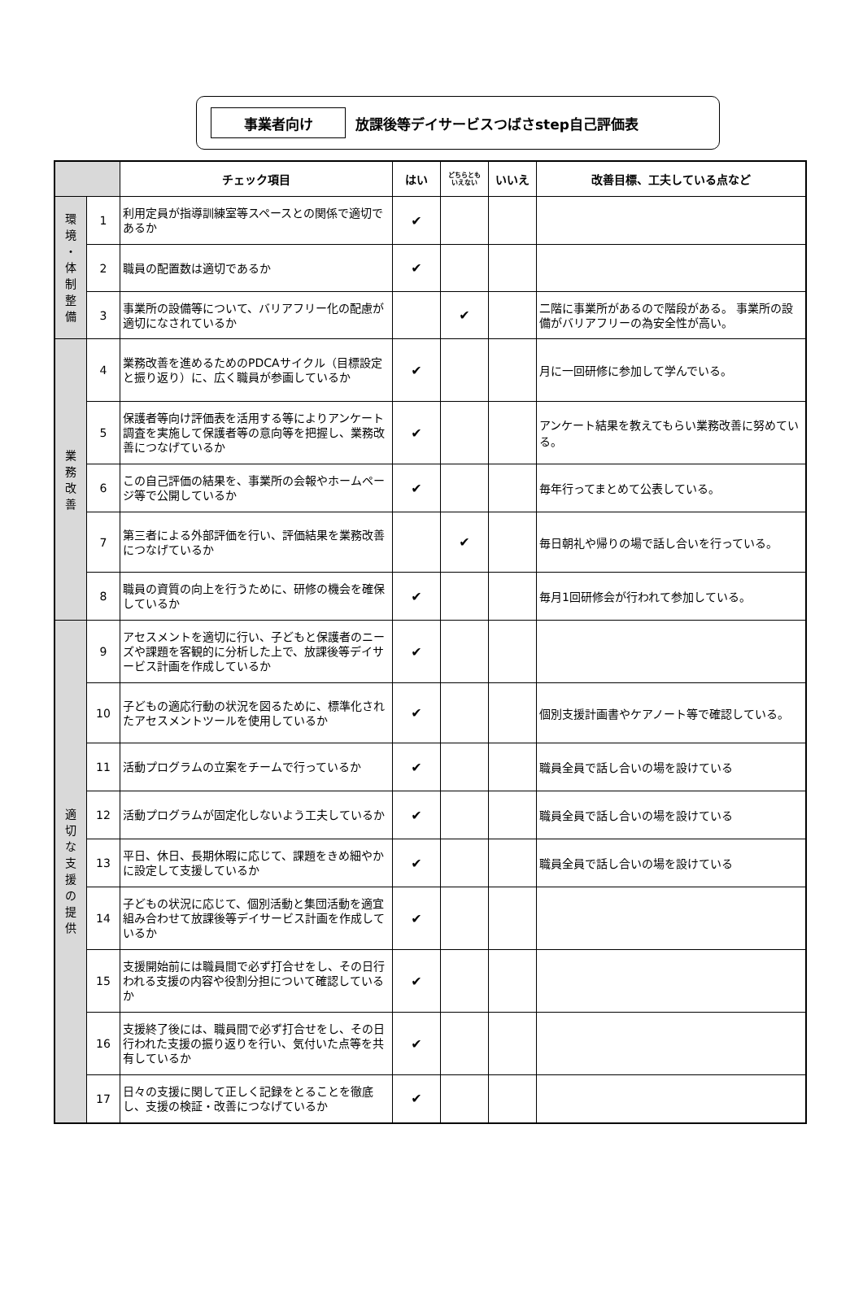事業者向け
放課後等デイサービスつばさstep自己評価表
| | | チェック項目 | はい | どちらとも いえない | いいえ | 改善目標、工夫している点など |
| --- | --- | --- | --- | --- | --- | --- |
| 環 境 ・ 体 制 整 備 | 1 | 利用定員が指導訓練室等スペースとの関係で適切であるか | ✔ | | | |
| | 2 | 職員の配置数は適切であるか | ✔ | | | |
| | 3 | 事業所の設備等について、バリアフリー化の配慮が適切になされているか | | ✔ | | 二階に事業所があるので階段がある。 事業所の設備がバリアフリーの為安全性が高い。 |
| 業 務 改 善 | 4 | 業務改善を進めるためのPDCAサイクル（目標設定と振り返り）に、広く職員が参画しているか | ✔ | | | 月に一回研修に参加して学んでいる。 |
| | 5 | 保護者等向け評価表を活用する等によりアンケート調査を実施して保護者等の意向等を把握し、業務改善につなげているか | ✔ | | | アンケート結果を教えてもらい業務改善に努めている。 |
| | 6 | この自己評価の結果を、事業所の会報やホームページ等で公開しているか | ✔ | | | 毎年行ってまとめて公表している。 |
| | 7 | 第三者による外部評価を行い、評価結果を業務改善につなげているか | | ✔ | | 毎日朝礼や帰りの場で話し合いを行っている。 |
| | 8 | 職員の資質の向上を行うために、研修の機会を確保しているか | ✔ | | | 毎月1回研修会が行われて参加している。 |
| 適 切 な 支 援 の 提 供 | 9 | アセスメントを適切に行い、子どもと保護者のニーズや課題を客観的に分析した上で、放課後等デイサービス計画を作成しているか | ✔ | | | |
| | 10 | 子どもの適応行動の状況を図るために、標準化されたアセスメントツールを使用しているか | ✔ | | | 個別支援計画書やケアノート等で確認している。 |
| | 11 | 活動プログラムの立案をチームで行っているか | ✔ | | | 職員全員で話し合いの場を設けている |
| | 12 | 活動プログラムが固定化しないよう工夫しているか | ✔ | | | 職員全員で話し合いの場を設けている |
| | 13 | 平日、休日、長期休暇に応じて、課題をきめ細やかに設定して支援しているか | ✔ | | | 職員全員で話し合いの場を設けている |
| | 14 | 子どもの状況に応じて、個別活動と集団活動を適宜組み合わせて放課後等デイサービス計画を作成しているか | ✔ | | | |
| | 15 | 支援開始前には職員間で必ず打合せをし、その日行われる支援の内容や役割分担について確認しているか | ✔ | | | |
| | 16 | 支援終了後には、職員間で必ず打合せをし、その日行われた支援の振り返りを行い、気付いた点等を共有しているか | ✔ | | | |
| | 17 | 日々の支援に関して正しく記録をとることを徹底し、支援の検証・改善につなげているか | ✔ | | | |